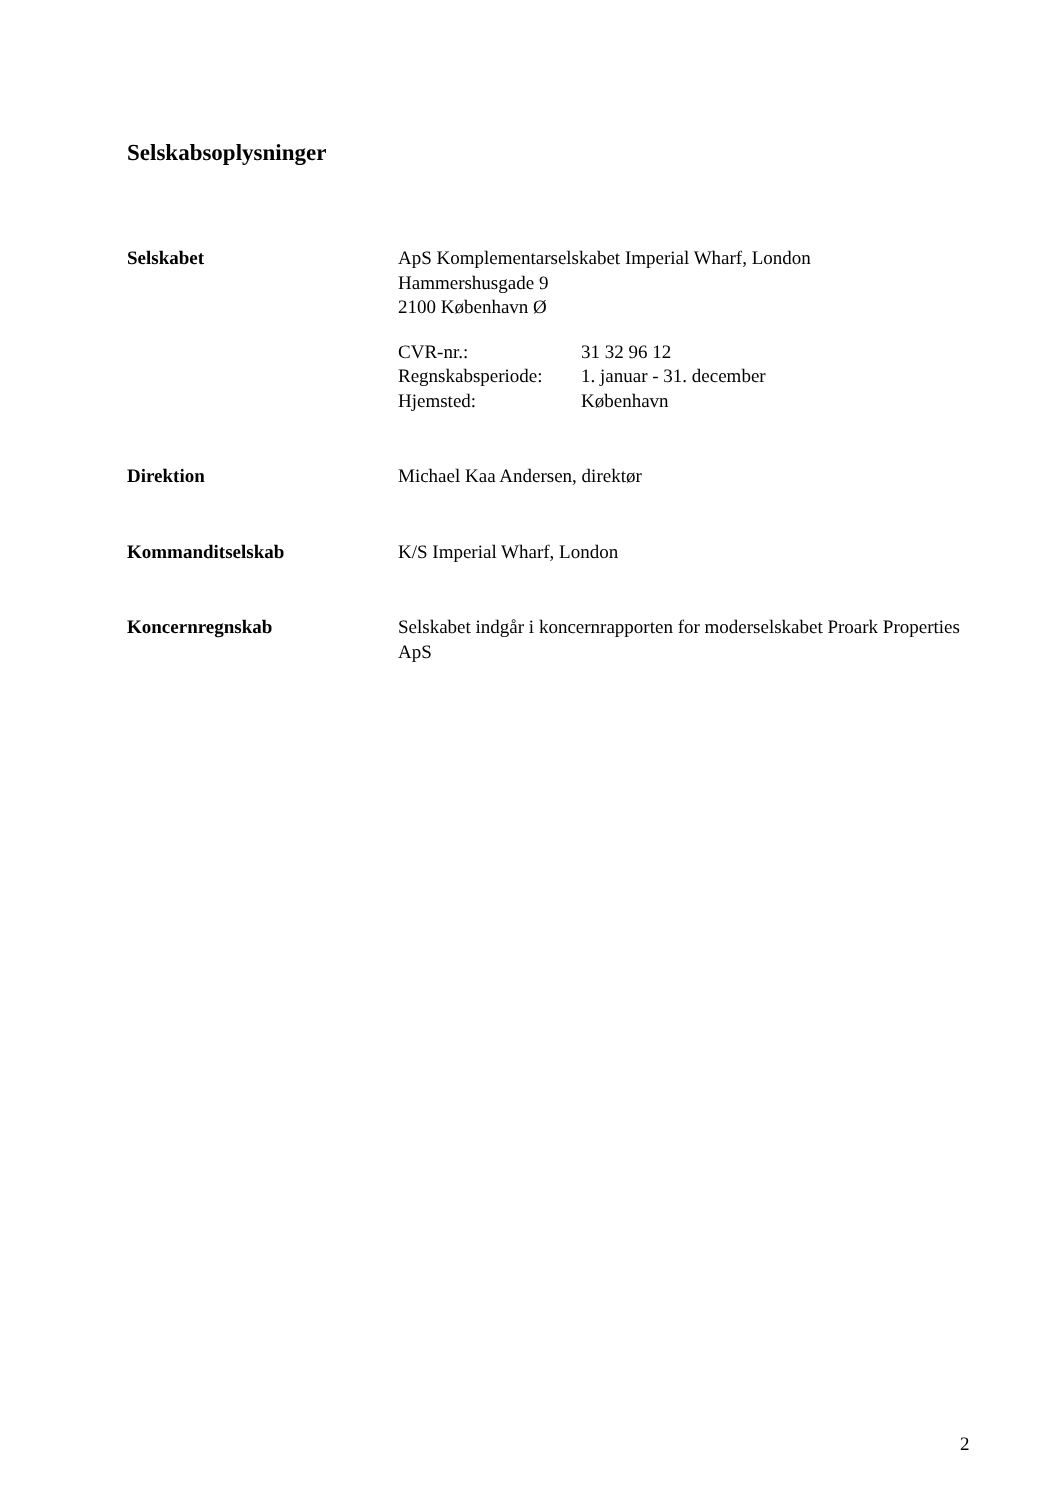Selskabsoplysninger
Selskabet ApS Komplementarselskabet Imperial Wharf, London
Hammershusgade 9
2100 København Ø
CVR-nr.: 31 32 96 12
Regnskabsperiode: 1. januar - 31. december
Hjemsted: København
Direktion Michael Kaa Andersen, direktør
Kommanditselskab K/S Imperial Wharf, London
Koncernregnskab Selskabet indgår i koncernrapporten for moderselskabet Proark Properties ApS
2